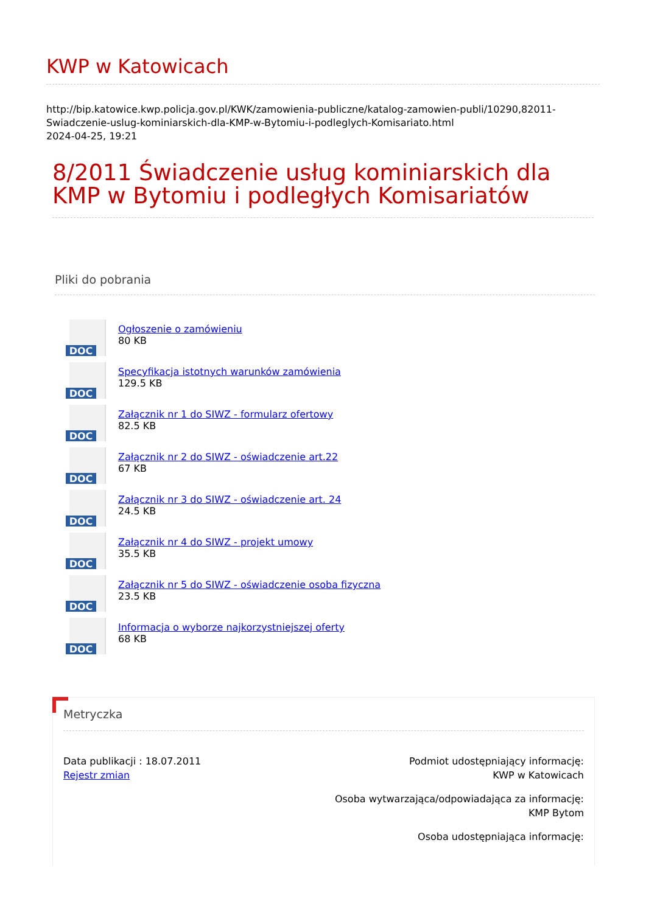KWP w Katowicach
http://bip.katowice.kwp.policja.gov.pl/KWK/zamowienia-publiczne/katalog-zamowien-publi/10290,82011-Swiadczenie-uslug-kominiarskich-dla-KMP-w-Bytomiu-i-podleglych-Komisariato.html
2024-04-25, 19:21
8/2011 Świadczenie usług kominiarskich dla KMP w Bytomiu i podległych Komisariatów
Pliki do pobrania
DOC
Ogłoszenie o zamówieniu
80 KB
DOC
Specyfikacja istotnych warunków zamówienia
129.5 KB
DOC
Załącznik nr 1 do SIWZ - formularz ofertowy
82.5 KB
DOC
Załącznik nr 2 do SIWZ - oświadczenie art.22
67 KB
DOC
Załącznik nr 3 do SIWZ - oświadczenie art. 24
24.5 KB
DOC
Załącznik nr 4 do SIWZ - projekt umowy
35.5 KB
DOC
Załącznik nr 5 do SIWZ - oświadczenie osoba fizyczna
23.5 KB
DOC
Informacja o wyborze najkorzystniejszej oferty
68 KB
Metryczka
Data publikacji : 18.07.2011
Rejestr zmian
Podmiot udostępniający informację:
KWP w Katowicach
Osoba wytwarzająca/odpowiadająca za informację:
KMP Bytom
Osoba udostępniająca informację: